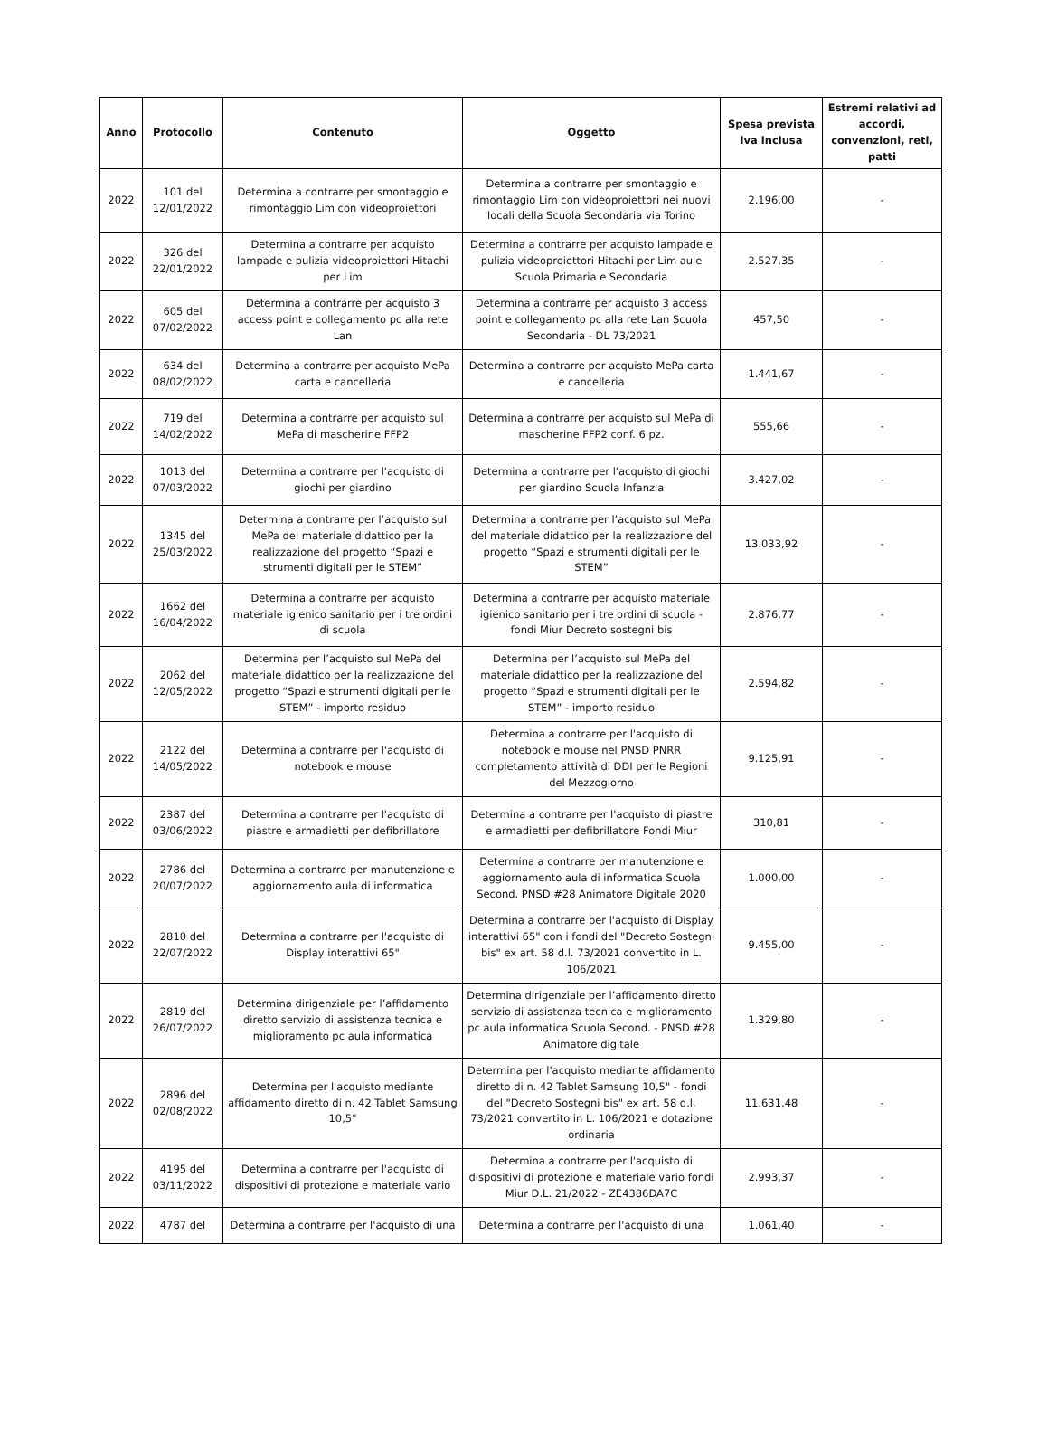| Anno | Protocollo | Contenuto | Oggetto | Spesa prevista iva inclusa | Estremi relativi ad accordi, convenzioni, reti, patti |
| --- | --- | --- | --- | --- | --- |
| 2022 | 101 del 12/01/2022 | Determina a contrarre per smontaggio e rimontaggio Lim con videoproiettori | Determina a contrarre per smontaggio e rimontaggio Lim con videoproiettori nei nuovi locali della Scuola Secondaria via Torino | 2.196,00 | - |
| 2022 | 326 del 22/01/2022 | Determina a contrarre per acquisto lampade e pulizia videoproiettori Hitachi per Lim | Determina a contrarre per acquisto lampade e pulizia videoproiettori Hitachi per Lim aule Scuola Primaria e Secondaria | 2.527,35 | - |
| 2022 | 605 del 07/02/2022 | Determina a contrarre per acquisto 3 access point e collegamento pc alla rete Lan | Determina a contrarre per acquisto 3 access point e collegamento pc alla rete Lan Scuola Secondaria - DL 73/2021 | 457,50 | - |
| 2022 | 634 del 08/02/2022 | Determina a contrarre per acquisto MePa carta e cancelleria | Determina a contrarre per acquisto MePa carta e cancelleria | 1.441,67 | - |
| 2022 | 719 del 14/02/2022 | Determina a contrarre per acquisto sul MePa di mascherine FFP2 | Determina a contrarre per acquisto sul MePa di mascherine FFP2 conf. 6 pz. | 555,66 | - |
| 2022 | 1013 del 07/03/2022 | Determina a contrarre per l'acquisto di giochi per giardino | Determina a contrarre per l'acquisto di giochi per giardino Scuola Infanzia | 3.427,02 | - |
| 2022 | 1345 del 25/03/2022 | Determina a contrarre per l’acquisto sul MePa del materiale didattico per la realizzazione del progetto “Spazi e strumenti digitali per le STEM” | Determina a contrarre per l’acquisto sul MePa del materiale didattico per la realizzazione del progetto “Spazi e strumenti digitali per le STEM” | 13.033,92 | - |
| 2022 | 1662 del 16/04/2022 | Determina a contrarre per acquisto materiale igienico sanitario per i tre ordini di scuola | Determina a contrarre per acquisto materiale igienico sanitario per i tre ordini di scuola - fondi Miur Decreto sostegni bis | 2.876,77 | - |
| 2022 | 2062 del 12/05/2022 | Determina per l’acquisto sul MePa del materiale didattico per la realizzazione del progetto “Spazi e strumenti digitali per le STEM” - importo residuo | Determina per l’acquisto sul MePa del materiale didattico per la realizzazione del progetto “Spazi e strumenti digitali per le STEM” - importo residuo | 2.594,82 | - |
| 2022 | 2122 del 14/05/2022 | Determina a contrarre per l'acquisto di notebook e mouse | Determina a contrarre per l'acquisto di notebook e mouse nel PNSD PNRR completamento attività di DDI per le Regioni del Mezzogiorno | 9.125,91 | - |
| 2022 | 2387 del 03/06/2022 | Determina a contrarre per l'acquisto di piastre e armadietti per defibrillatore | Determina a contrarre per l'acquisto di piastre e armadietti per defibrillatore Fondi Miur | 310,81 | - |
| 2022 | 2786 del 20/07/2022 | Determina a contrarre per manutenzione e aggiornamento aula di informatica | Determina a contrarre per manutenzione e aggiornamento aula di informatica Scuola Second. PNSD #28 Animatore Digitale 2020 | 1.000,00 | - |
| 2022 | 2810 del 22/07/2022 | Determina a contrarre per l'acquisto di Display interattivi 65" | Determina a contrarre per l'acquisto di Display interattivi 65" con i fondi del "Decreto Sostegni bis" ex art. 58 d.l. 73/2021 convertito in L. 106/2021 | 9.455,00 | - |
| 2022 | 2819 del 26/07/2022 | Determina dirigenziale per l’affidamento diretto servizio di assistenza tecnica e miglioramento pc aula informatica | Determina dirigenziale per l’affidamento diretto servizio di assistenza tecnica e miglioramento pc aula informatica Scuola Second. - PNSD #28 Animatore digitale | 1.329,80 | - |
| 2022 | 2896 del 02/08/2022 | Determina per l'acquisto mediante affidamento diretto di n. 42 Tablet Samsung 10,5" | Determina per l'acquisto mediante affidamento diretto di n. 42 Tablet Samsung 10,5" - fondi del "Decreto Sostegni bis" ex art. 58 d.l. 73/2021 convertito in L. 106/2021 e dotazione ordinaria | 11.631,48 | - |
| 2022 | 4195 del 03/11/2022 | Determina a contrarre per l'acquisto di dispositivi di protezione e materiale vario | Determina a contrarre per l'acquisto di dispositivi di protezione e materiale vario fondi Miur D.L. 21/2022 - ZE4386DA7C | 2.993,37 | - |
| 2022 | 4787 del | Determina a contrarre per l'acquisto di una | Determina a contrarre per l'acquisto di una | 1.061,40 | - |